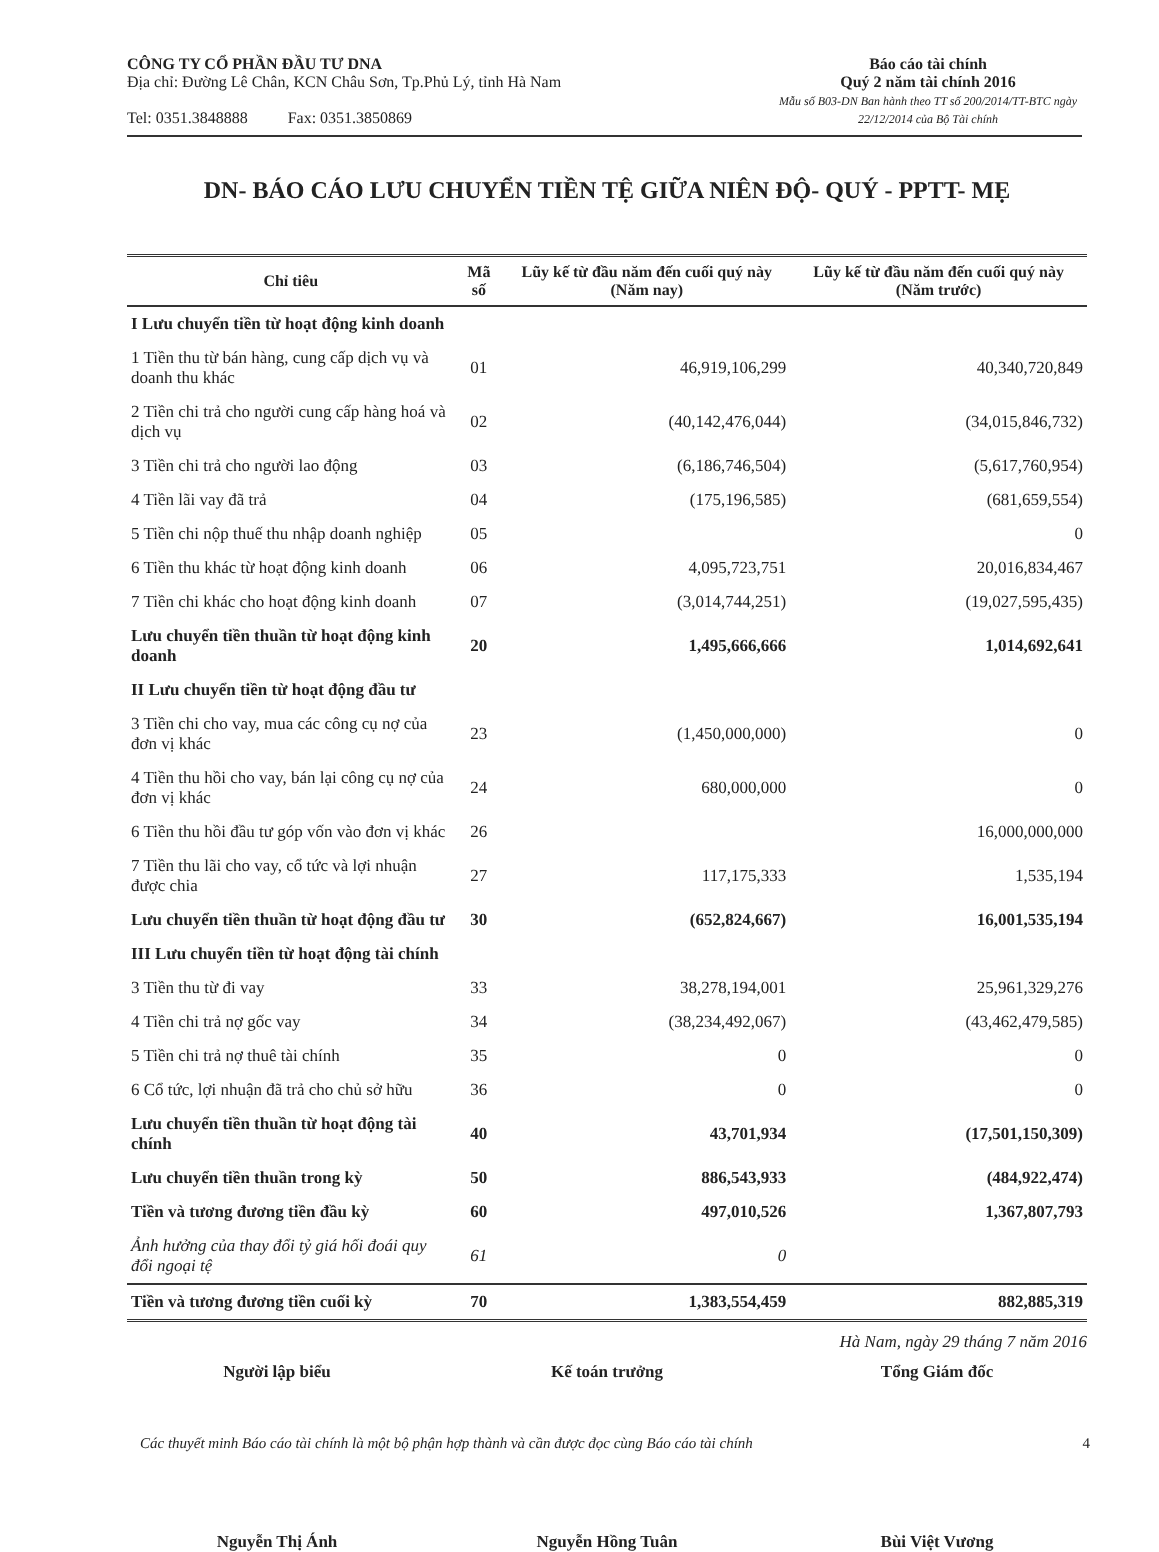CÔNG TY CỔ PHẦN ĐẦU TƯ DNA
Địa chỉ: Đường Lê Chân, KCN Châu Sơn, Tp.Phủ Lý, tỉnh Hà Nam
Tel: 0351.3848888 Fax: 0351.3850869
Báo cáo tài chính
Quý 2 năm tài chính 2016
Mẫu số B03-DN Ban hành theo TT số 200/2014/TT-BTC ngày
22/12/2014 của Bộ Tài chính
DN- BÁO CÁO LƯU CHUYỂN TIỀN TỆ GIỮA NIÊN ĐỘ- QUÝ - PPTT- MẸ
| Chỉ tiêu | Mã số | Lũy kế từ đầu năm đến cuối quý này (Năm nay) | Lũy kế từ đầu năm đến cuối quý này (Năm trước) |
| --- | --- | --- | --- |
| I Lưu chuyển tiền từ hoạt động kinh doanh | | | |
| 1 Tiền thu từ bán hàng, cung cấp dịch vụ và doanh thu khác | 01 | 46,919,106,299 | 40,340,720,849 |
| 2 Tiền chi trả cho người cung cấp hàng hoá và dịch vụ | 02 | (40,142,476,044) | (34,015,846,732) |
| 3 Tiền chi trả cho người lao động | 03 | (6,186,746,504) | (5,617,760,954) |
| 4 Tiền lãi vay đã trả | 04 | (175,196,585) | (681,659,554) |
| 5 Tiền chi nộp thuế thu nhập doanh nghiệp | 05 | | 0 |
| 6 Tiền thu khác từ hoạt động kinh doanh | 06 | 4,095,723,751 | 20,016,834,467 |
| 7 Tiền chi khác cho hoạt động kinh doanh | 07 | (3,014,744,251) | (19,027,595,435) |
| Lưu chuyển tiền thuần từ hoạt động kinh doanh | 20 | 1,495,666,666 | 1,014,692,641 |
| II Lưu chuyển tiền từ hoạt động đầu tư | | | |
| 3 Tiền chi cho vay, mua các công cụ nợ của đơn vị khác | 23 | (1,450,000,000) | 0 |
| 4 Tiền thu hồi cho vay, bán lại công cụ nợ của đơn vị khác | 24 | 680,000,000 | 0 |
| 6 Tiền thu hồi đầu tư góp vốn vào đơn vị khác | 26 | | 16,000,000,000 |
| 7 Tiền thu lãi cho vay, cổ tức và lợi nhuận được chia | 27 | 117,175,333 | 1,535,194 |
| Lưu chuyển tiền thuần từ hoạt động đầu tư | 30 | (652,824,667) | 16,001,535,194 |
| III Lưu chuyển tiền từ hoạt động tài chính | | | |
| 3 Tiền thu từ đi vay | 33 | 38,278,194,001 | 25,961,329,276 |
| 4 Tiền chi trả nợ gốc vay | 34 | (38,234,492,067) | (43,462,479,585) |
| 5 Tiền chi trả nợ thuê tài chính | 35 | 0 | 0 |
| 6 Cổ tức, lợi nhuận đã trả cho chủ sở hữu | 36 | 0 | 0 |
| Lưu chuyển tiền thuần từ hoạt động tài chính | 40 | 43,701,934 | (17,501,150,309) |
| Lưu chuyển tiền thuần trong kỳ | 50 | 886,543,933 | (484,922,474) |
| Tiền và tương đương tiền đầu kỳ | 60 | 497,010,526 | 1,367,807,793 |
| Ảnh hưởng của thay đổi tỷ giá hối đoái quy đổi ngoại tệ | 61 | 0 | |
| Tiền và tương đương tiền cuối kỳ | 70 | 1,383,554,459 | 882,885,319 |
Hà Nam, ngày 29 tháng 7 năm 2016
Người lập biểu
Nguyễn Thị Ánh
Kế toán trưởng
Nguyễn Hồng Tuân
Tổng Giám đốc
Bùi Việt Vương
Các thuyết minh Báo cáo tài chính là một bộ phận hợp thành và cần được đọc cùng Báo cáo tài chính 4